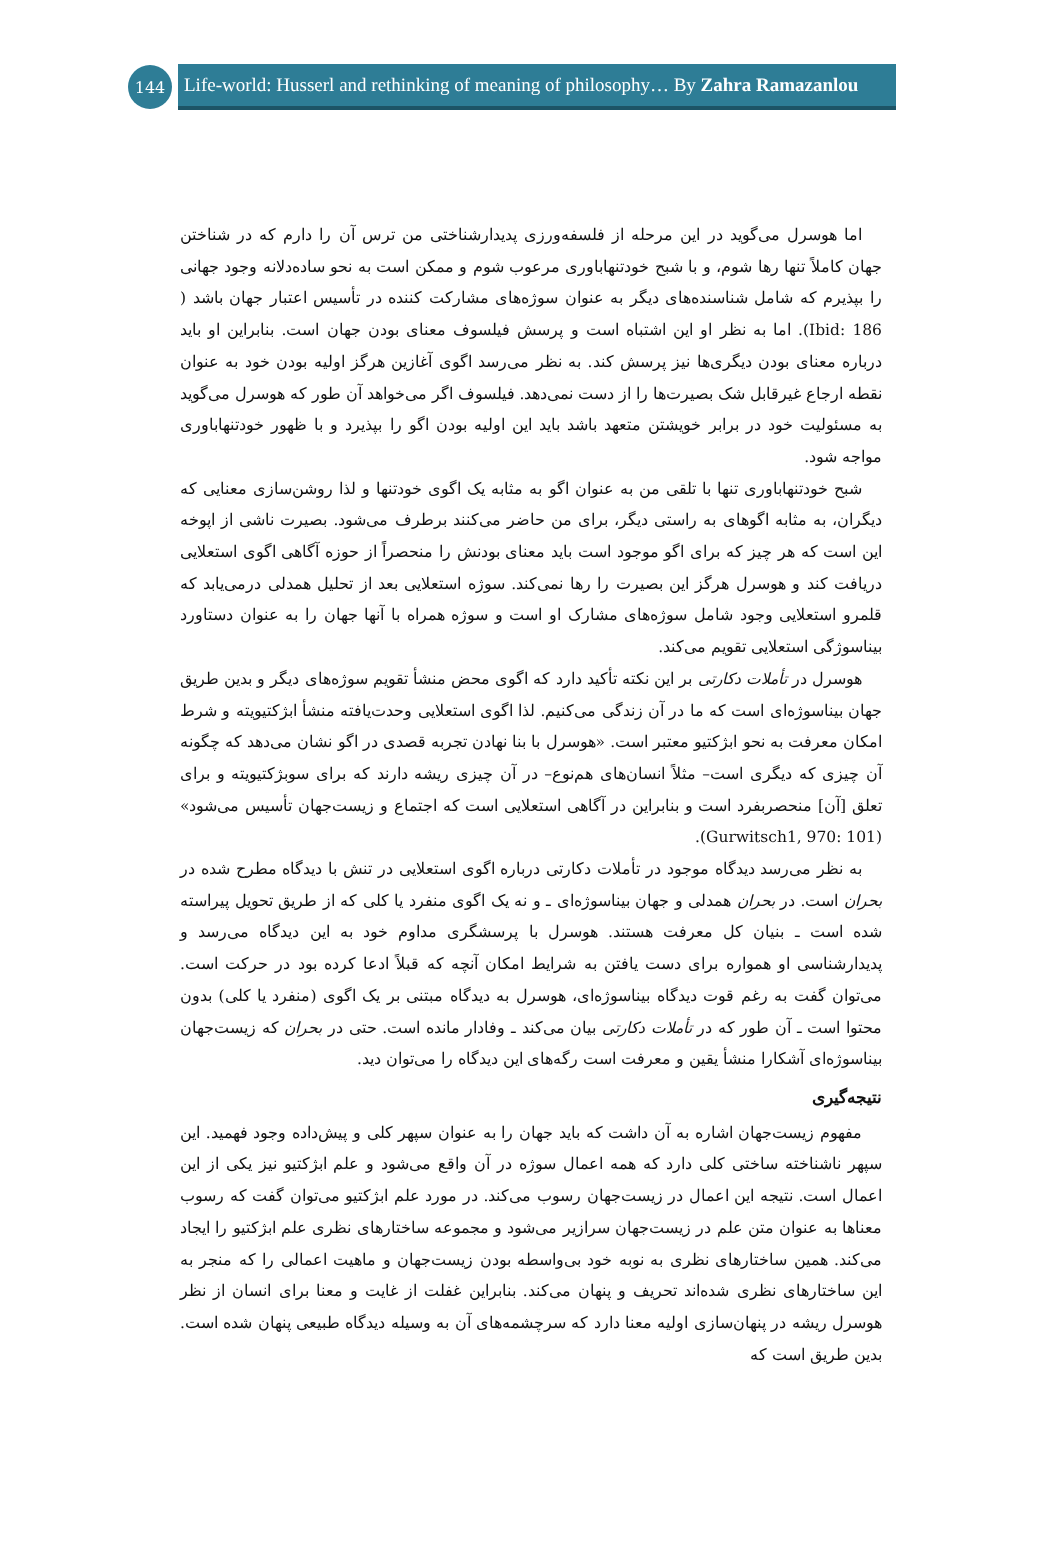144
Life-world: Husserl and rethinking of meaning of philosophy… By Zahra Ramazanlou
اما هوسرل می‌گوید در این مرحله از فلسفه‌ورزی پدیدارشناختی من ترس آن را دارم که در شناختن جهان کاملاً تنها رها شوم، و با شبح خودتنهاباوری مرعوب شوم و ممکن است به نحو ساده‌دلانه وجود جهانی را بپذیرم که شامل شناسنده‌های دیگر به عنوان سوژه‌های مشارکت کننده در تأسیس اعتبار جهان باشد ( Ibid: 186). اما به نظر او این اشتباه است و پرسش فیلسوف معنای بودن جهان است. بنابراین او باید درباره معنای بودن دیگری‌ها نیز پرسش کند. به نظر می‌رسد اگوی آغازین هرگز اولیه بودن خود به عنوان نقطه ارجاع غیرقابل شک بصیرت‌ها را از دست نمی‌دهد. فیلسوف اگر می‌خواهد آن طور که هوسرل می‌گوید به مسئولیت خود در برابر خویشتن متعهد باشد باید این اولیه بودن اگو را بپذیرد و با ظهور خودتنهاباوری مواجه شود.
شبح خودتنهاباوری تنها با تلقی من به عنوان اگو به مثابه یک اگوی خودتنها و لذا روشن‌سازی معنایی که دیگران، به مثابه اگوهای به راستی دیگر، برای من حاضر می‌کنند برطرف می‌شود. بصیرت ناشی از اپوخه این است که هر چیز که برای اگو موجود است باید معنای بودنش را منحصراً از حوزه آگاهی اگوی استعلایی دریافت کند و هوسرل هرگز این بصیرت را رها نمی‌کند. سوژه استعلایی بعد از تحلیل همدلی درمی‌یابد که قلمرو استعلایی وجود شامل سوژه‌های مشارک او است و سوژه همراه با آنها جهان را به عنوان دستاورد بیناسوژگی استعلایی تقویم می‌کند.
هوسرل در تأملات دکارتی بر این نکته تأکید دارد که اگوی محض منشأ تقویم سوژه‌های دیگر و بدین طریق جهان بیناسوژه‌ای است که ما در آن زندگی می‌کنیم. لذا اگوی استعلایی وحدت‌یافته منشأ ابژکتیویته و شرط امکان معرفت به نحو ابژکتیو معتبر است. «هوسرل با بنا نهادن تجربه قصدی در اگو نشان می‌دهد که چگونه آن چیزی که دیگری است– مثلاً انسان‌های هم‌نوع– در آن چیزی ریشه دارند که برای سوبژکتیویته و برای تعلق [آن] منحصربفرد است و بنابراین در آگاهی استعلایی است که اجتماع و زیست‌جهان تأسیس می‌شود» (Gurwitsch1, 970: 101).
به نظر می‌رسد دیدگاه موجود در تأملات دکارتی درباره اگوی استعلایی در تنش با دیدگاه مطرح شده در بحران است. در بحران همدلی و جهان بیناسوژه‌ای ـ و نه یک اگوی منفرد یا کلی که از طریق تحویل پیراسته شده است ـ بنیان کل معرفت هستند. هوسرل با پرسشگری مداوم خود به این دیدگاه می‌رسد و پدیدارشناسی او همواره برای دست یافتن به شرایط امکان آنچه که قبلاً ادعا کرده بود در حرکت است. می‌توان گفت به رغم قوت دیدگاه بیناسوژه‌ای، هوسرل به دیدگاه مبتنی بر یک اگوی (منفرد یا کلی) بدون محتوا است ـ آن طور که در تأملات دکارتی بیان می‌کند ـ وفادار مانده است. حتی در بحران که زیست‌جهان بیناسوژه‌ای آشکارا منشأ یقین و معرفت است رگه‌های این دیدگاه را می‌توان دید.
نتیجه‌گیری
مفهوم زیست‌جهان اشاره به آن داشت که باید جهان را به عنوان سپهر کلی و پیش‌داده وجود فهمید. این سپهر ناشناخته ساختی کلی دارد که همه اعمال سوژه در آن واقع می‌شود و علم ابژکتیو نیز یکی از این اعمال است. نتیجه این اعمال در زیست‌جهان رسوب می‌کند. در مورد علم ابژکتیو می‌توان گفت که رسوب معناها به عنوان متن علم در زیست‌جهان سرازیر می‌شود و مجموعه ساختارهای نظری علم ابژکتیو را ایجاد می‌کند. همین ساختارهای نظری به نوبه خود بی‌واسطه بودن زیست‌جهان و ماهیت اعمالی را که منجر به این ساختارهای نظری شده‌اند تحریف و پنهان می‌کند. بنابراین غفلت از غایت و معنا برای انسان از نظر هوسرل ریشه در پنهان‌سازی اولیه معنا دارد که سرچشمه‌های آن به وسیله دیدگاه طبیعی پنهان شده است. بدین طریق است که